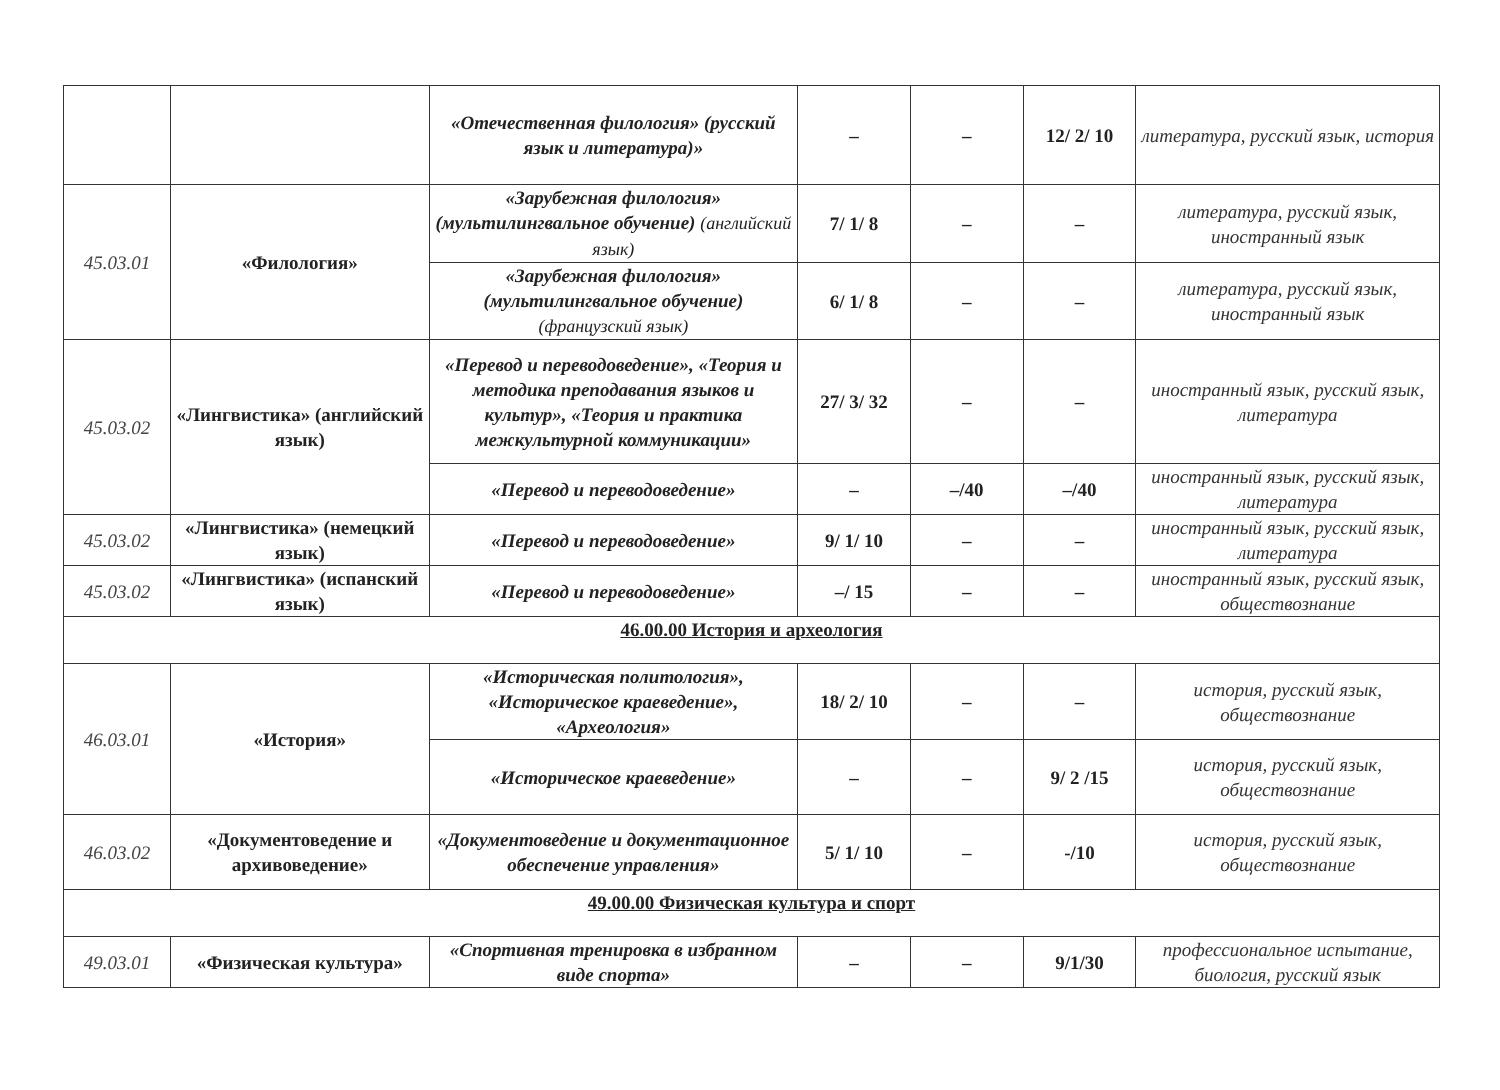| | | «Отечественная филология» (русский язык и литература)» | – | – | 12/ 2/ 10 | литература, русский язык, история |
| 45.03.01 | «Филология» | «Зарубежная филология» (мультилингвальное обучение) (английский язык) | 7/ 1/ 8 | – | – | литература, русский язык, иностранный язык |
| | | «Зарубежная филология» (мультилингвальное обучение) (французский язык) | 6/ 1/ 8 | – | – | литература, русский язык, иностранный язык |
| 45.03.02 | «Лингвистика» (английский язык) | «Перевод и переводоведение», «Теория и методика преподавания языков и культур», «Теория и практика межкультурной коммуникации» | 27/ 3/ 32 | – | – | иностранный язык, русский язык, литература |
| | | «Перевод и переводоведение» | – | –/40 | –/40 | иностранный язык, русский язык, литература |
| 45.03.02 | «Лингвистика» (немецкий язык) | «Перевод и переводоведение» | 9/ 1/ 10 | – | – | иностранный язык, русский язык, литература |
| 45.03.02 | «Лингвистика» (испанский язык) | «Перевод и переводоведение» | –/ 15 | – | – | иностранный язык, русский язык, обществознание |
| 46.00.00 История и археология | | | | | | |
| 46.03.01 | «История» | «Историческая политология», «Историческое краеведение», «Археология» | 18/ 2/ 10 | – | – | история, русский язык, обществознание |
| | | «Историческое краеведение» | – | – | 9/ 2 /15 | история, русский язык, обществознание |
| 46.03.02 | «Документоведение и архивоведение» | «Документоведение и документационное обеспечение управления» | 5/ 1/ 10 | – | -/10 | история, русский язык, обществознание |
| 49.00.00 Физическая культура и спорт | | | | | | |
| 49.03.01 | «Физическая культура» | «Спортивная тренировка в избранном виде спорта» | – | – | 9/1/30 | профессиональное испытание, биология, русский язык |